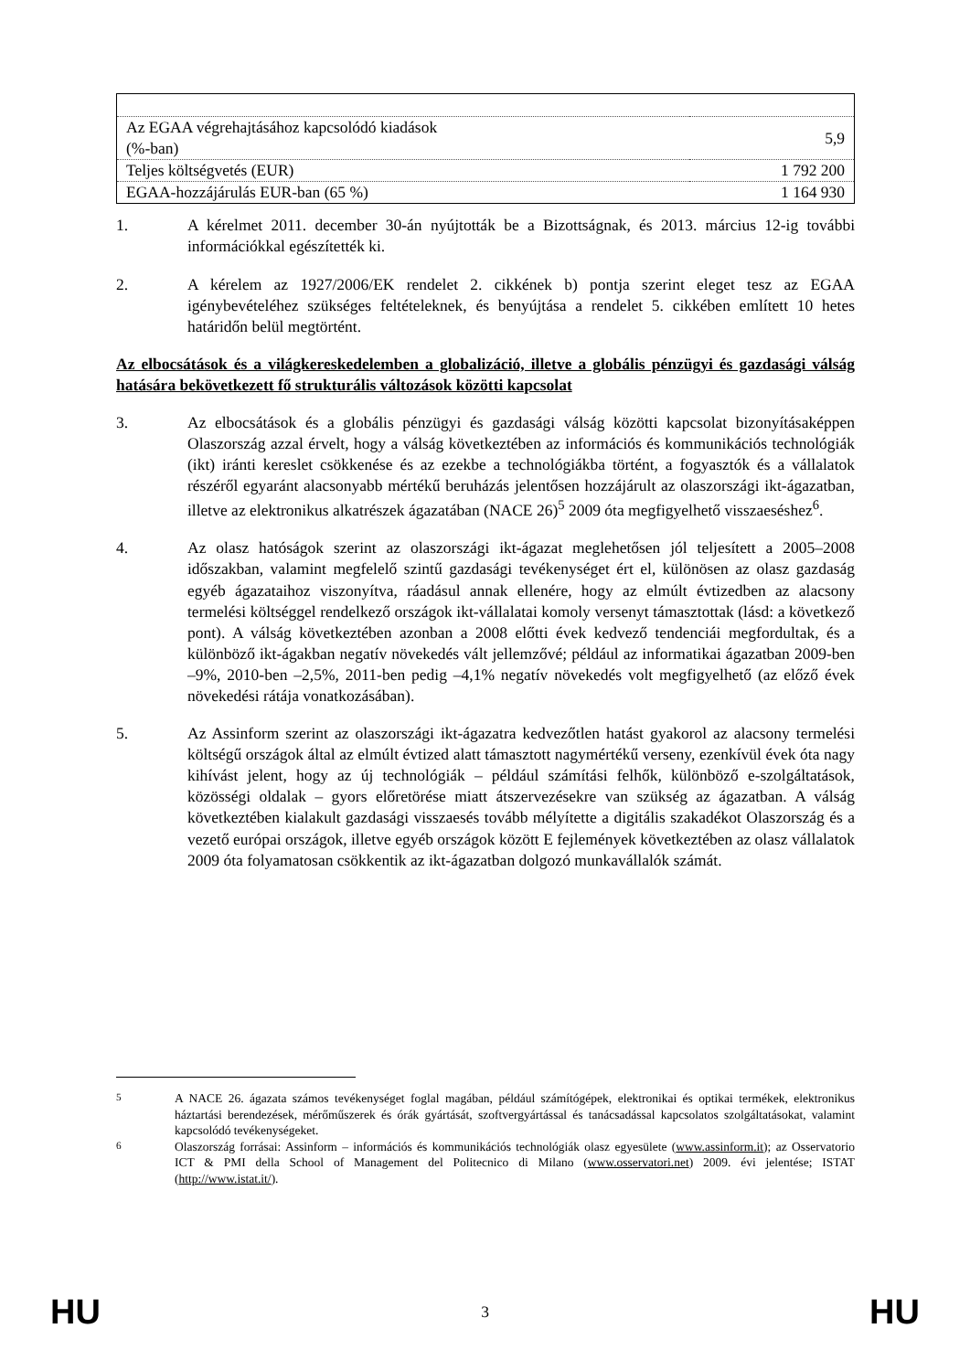| Az EGAA végrehajtásához kapcsolódó kiadások (%-ban) | 5,9 |
| Teljes költségvetés (EUR) | 1 792 200 |
| EGAA-hozzájárulás EUR-ban (65 %) | 1 164 930 |
1. A kérelmet 2011. december 30-án nyújtották be a Bizottságnak, és 2013. március 12-ig további információkkal egészítették ki.
2. A kérelem az 1927/2006/EK rendelet 2. cikkének b) pontja szerint eleget tesz az EGAA igénybevételéhez szükséges feltételeknek, és benyújtása a rendelet 5. cikkében említett 10 hetes határidőn belül megtörtént.
Az elbocsátások és a világkereskedelemben a globalizáció, illetve a globális pénzügyi és gazdasági válság hatására bekövetkezett fő strukturális változások közötti kapcsolat
3. Az elbocsátások és a globális pénzügyi és gazdasági válság közötti kapcsolat bizonyításaképpen Olaszország azzal érvelt, hogy a válság következtében az információs és kommunikációs technológiák (ikt) iránti kereslet csökkenése és az ezekbe a technológiákba történt, a fogyasztók és a vállalatok részéről egyaránt alacsonyabb mértékű beruházás jelentősen hozzájárult az olaszországi ikt-ágazatban, illetve az elektronikus alkatrészek ágazatában (NACE 26)<sup>5</sup> 2009 óta megfigyelhető visszaeséshez<sup>6</sup>.
4. Az olasz hatóságok szerint az olaszországi ikt-ágazat meglehetősen jól teljesített a 2005–2008 időszakban, valamint megfelelő szintű gazdasági tevékenységet ért el, különösen az olasz gazdaság egyéb ágazataihoz viszonyítva, ráadásul annak ellenére, hogy az elmúlt évtizedben az alacsony termelési költséggel rendelkező országok ikt-vállalatai komoly versenyt támasztottak (lásd: a következő pont). A válság következtében azonban a 2008 előtti évek kedvező tendenciái megfordultak, és a különböző ikt-ágakban negatív növekedés vált jellemzővé; például az informatikai ágazatban 2009-ben –9%, 2010-ben –2,5%, 2011-ben pedig –4,1% negatív növekedés volt megfigyelhető (az előző évek növekedési rátája vonatkozásában).
5. Az Assinform szerint az olaszországi ikt-ágazatra kedvezőtlen hatást gyakorol az alacsony termelési költségű országok által az elmúlt évtized alatt támasztott nagymértékű verseny, ezenkívül évek óta nagy kihívást jelent, hogy az új technológiák – például számítási felhők, különböző e-szolgáltatások, közösségi oldalak – gyors előretörése miatt átszervezésekre van szükség az ágazatban. A válság következtében kialakult gazdasági visszaesés tovább mélyítette a digitális szakadékot Olaszország és a vezető európai országok, illetve egyéb országok között E fejlemények következtében az olasz vállalatok 2009 óta folyamatosan csökkentik az ikt-ágazatban dolgozó munkavállalók számát.
<sup>5</sup> A NACE 26. ágazata számos tevékenységet foglal magában, például számítógépek, elektronikai és optikai termékek, elektronikus háztartási berendezések, mérőműszerek és órák gyártását, szoftvergyártással és tanácsadással kapcsolatos szolgáltatásokat, valamint kapcsolódó tevékenységeket.
<sup>6</sup> Olaszország forrásai: Assinform – információs és kommunikációs technológiák olasz egyesülete (www.assinform.it); az Osservatorio ICT & PMI della School of Management del Politecnico di Milano (www.osservatori.net) 2009. évi jelentése; ISTAT (http://www.istat.it/).
HU 3 HU